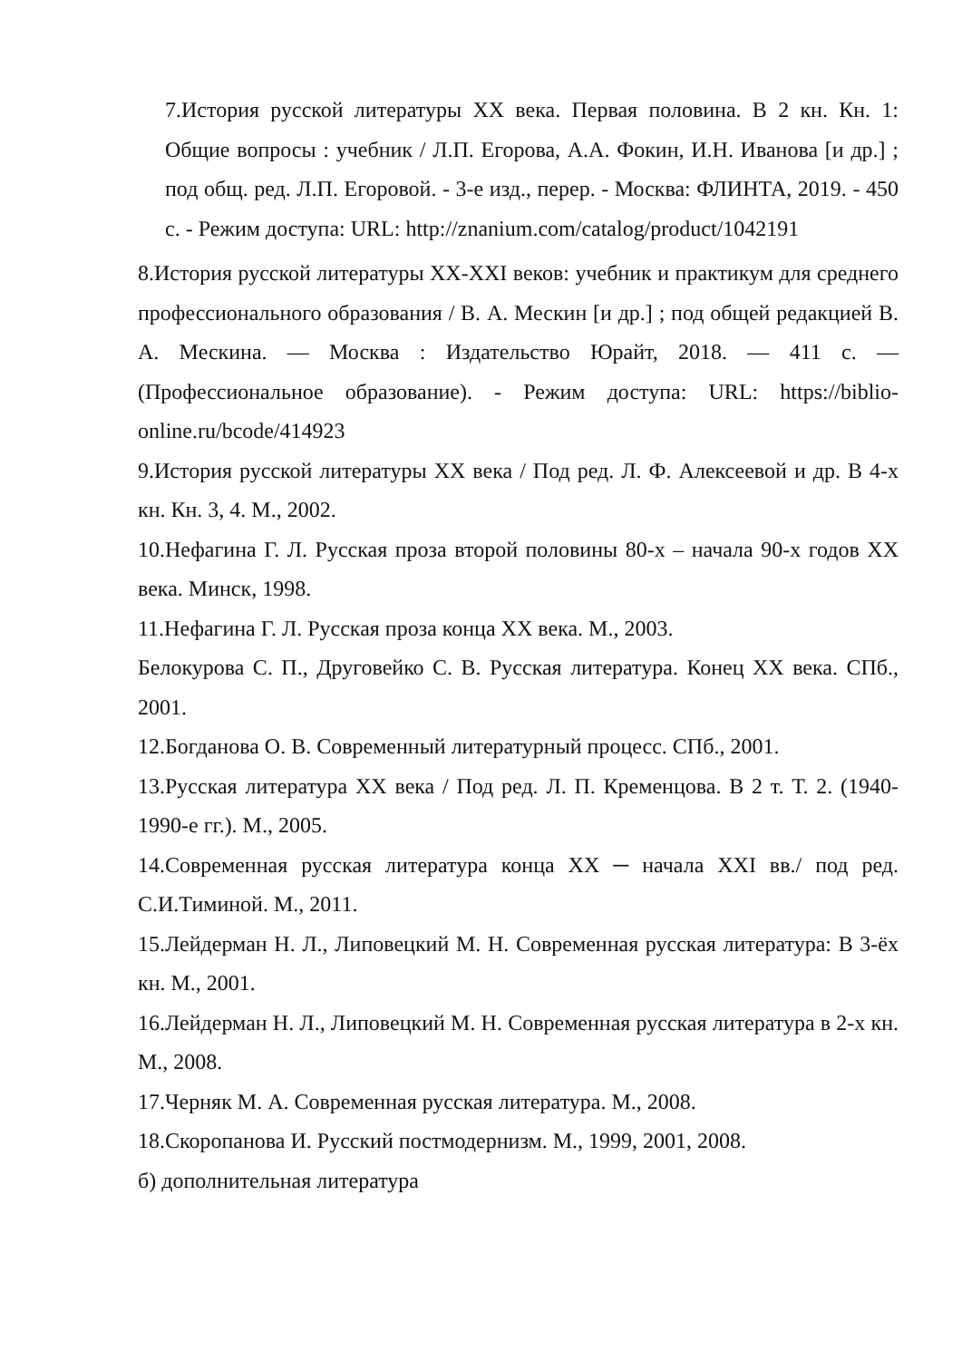7.История русской литературы XX века. Первая половина. В 2 кн. Кн. 1: Общие вопросы : учебник / Л.П. Егорова, А.А. Фокин, И.Н. Иванова [и др.] ; под общ. ред. Л.П. Егоровой. - 3-е изд., перер. - Москва: ФЛИНТА, 2019. - 450 с. - Режим доступа: URL: http://znanium.com/catalog/product/1042191
8.История русской литературы XX-XXI веков: учебник и практикум для среднего профессионального образования / В. А. Мескин [и др.] ; под общей редакцией В. А. Мескина. — Москва : Издательство Юрайт, 2018. — 411 с. — (Профессиональное образование). - Режим доступа: URL: https://biblio-online.ru/bcode/414923
9.История русской литературы XX века / Под ред. Л. Ф. Алексеевой и др. В 4-х кн. Кн. 3, 4. М., 2002.
10.Нефагина Г. Л. Русская проза второй половины 80-х – начала 90-х годов XX века. Минск, 1998.
11.Нефагина Г. Л. Русская проза конца XX века. М., 2003.
Белокурова С. П., Друговейко С. В. Русская литература. Конец XX века. СПб., 2001.
12.Богданова О. В. Современный литературный процесс. СПб., 2001.
13.Русская литература XX века / Под ред. Л. П. Кременцова. В 2 т. Т. 2. (1940-1990-е гг.). М., 2005.
14.Современная русская литература конца XX ─ начала XXI вв./ под ред. С.И.Тиминой. М., 2011.
15.Лейдерман Н. Л., Липовецкий М. Н. Современная русская литература: В 3-ёх кн. М., 2001.
16.Лейдерман Н. Л., Липовецкий М. Н. Современная русская литература в 2-х кн. М., 2008.
17.Черняк М. А. Современная русская литература. М., 2008.
18.Скоропанова И. Русский постмодернизм. М., 1999, 2001, 2008.
б) дополнительная литература